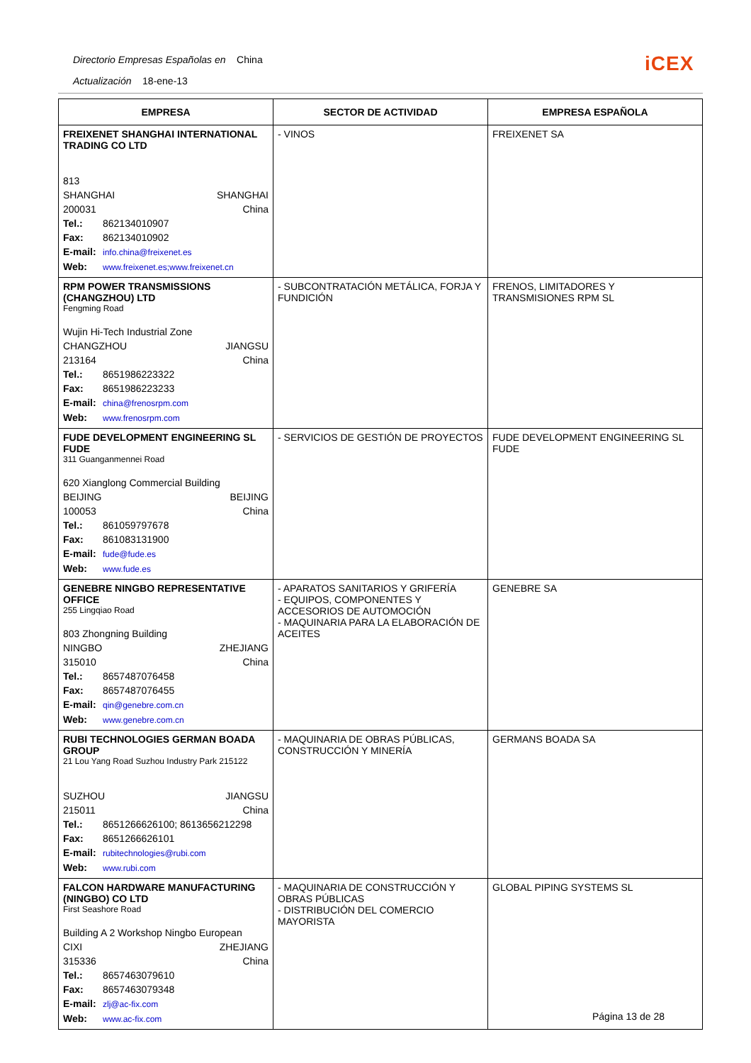Directorio Empresas Españolas en China
Actualización 18-ene-13
iCEX
| EMPRESA | SECTOR DE ACTIVIDAD | EMPRESA ESPAÑOLA |
| --- | --- | --- |
| FREIXENET SHANGHAI INTERNATIONAL TRADING CO LTD 813 SHANGHAI SHANGHAI 200031 China Tel.: 862134010907 Fax: 862134010902 E-mail: info.china@freixenet.es Web: www.freixenet.es;www.freixenet.cn | - VINOS | FREIXENET SA |
| RPM POWER TRANSMISSIONS (CHANGZHOU) LTD Fengming Road Wujin Hi-Tech Industrial Zone CHANGZHOU JIANGSU 213164 China Tel.: 8651986223322 Fax: 8651986223233 E-mail: china@frenosrpm.com Web: www.frenosrpm.com | - SUBCONTRATACIÓN METÁLICA, FORJA Y FUNDICIÓN | FRENOS, LIMITADORES Y TRANSMISIONES RPM SL |
| FUDE DEVELOPMENT ENGINEERING SL FUDE 311 Guanganmennei Road 620 Xianglong Commercial Building BEIJING BEIJING 100053 China Tel.: 861059797678 Fax: 861083131900 E-mail: fude@fude.es Web: www.fude.es | - SERVICIOS DE GESTIÓN DE PROYECTOS | FUDE DEVELOPMENT ENGINEERING SL FUDE |
| GENEBRE NINGBO REPRESENTATIVE OFFICE 255 Lingqiao Road 803 Zhongning Building NINGBO ZHEJIANG 315010 China Tel.: 8657487076458 Fax: 8657487076455 E-mail: qin@genebre.com.cn Web: www.genebre.com.cn | - APARATOS SANITARIOS Y GRIFERÍA - EQUIPOS, COMPONENTES Y ACCESORIOS DE AUTOMOCIÓN - MAQUINARIA PARA LA ELABORACIÓN DE ACEITES | GENEBRE SA |
| RUBI TECHNOLOGIES GERMAN BOADA GROUP 21 Lou Yang Road Suzhou Industry Park 215122 SUZHOU JIANGSU 215011 China Tel.: 8651266626100; 8613656212298 Fax: 8651266626101 E-mail: rubitechnologies@rubi.com Web: www.rubi.com | - MAQUINARIA DE OBRAS PÚBLICAS, CONSTRUCCIÓN Y MINERÍA | GERMANS BOADA SA |
| FALCON HARDWARE MANUFACTURING (NINGBO) CO LTD First Seashore Road Building A 2 Workshop Ningbo European CIXI ZHEJIANG 315336 China Tel.: 8657463079610 Fax: 8657463079348 E-mail: zlj@ac-fix.com Web: www.ac-fix.com | - MAQUINARIA DE CONSTRUCCIÓN Y OBRAS PÚBLICAS - DISTRIBUCIÓN DEL COMERCIO MAYORISTA | GLOBAL PIPING SYSTEMS SL |
Página 13 de 28